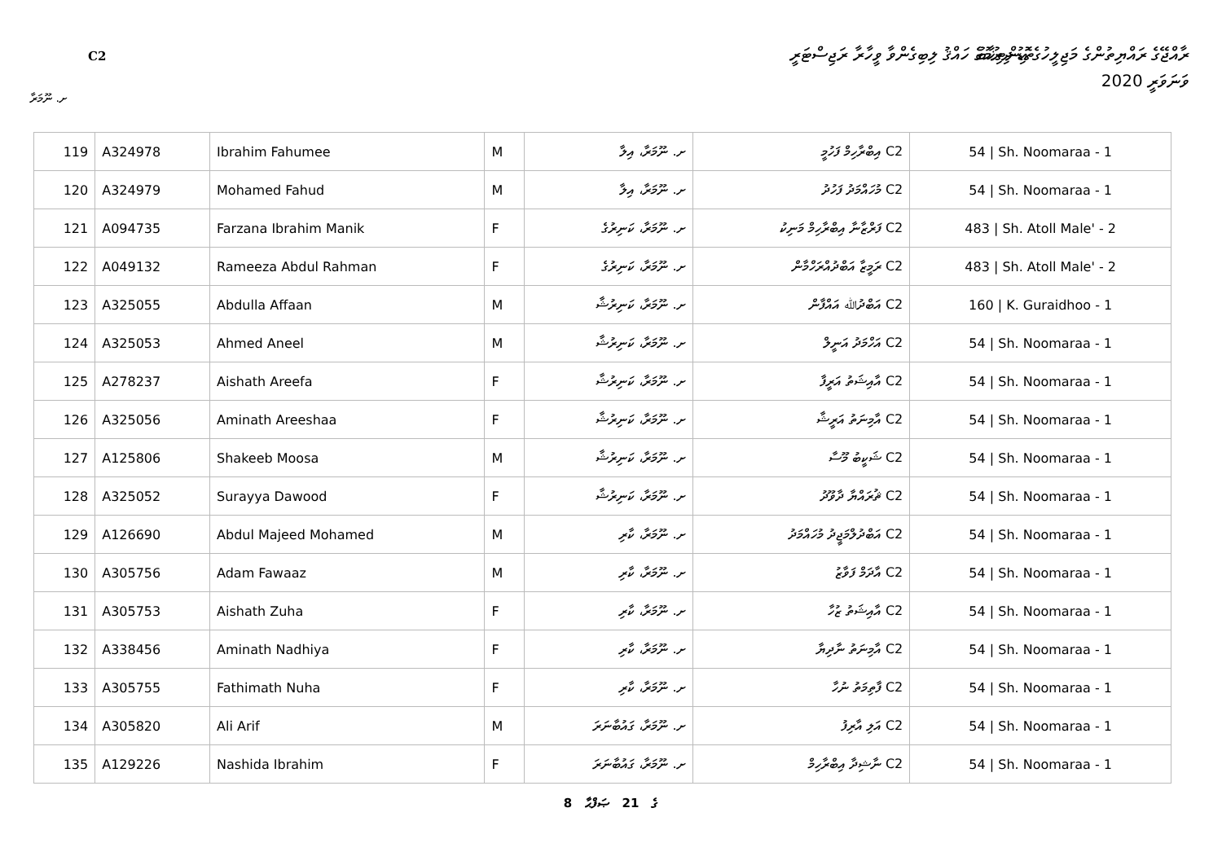C2
ތޮޑު ދިރުމުގެ ހައްޤު ލިބިގެންވާ ވީހާރާ ރަޖިސްޓަރީ
ރާއްޖޭގެ ރައްޔިތުންގެ މަޖިލީހުގެ އިންތިޚާބު
ވަނަވަރީ 2020
ށ. ނޫމަރާ
| 119 | A324978 | Ibrahim Fahumee | M | ށ. ނޫމަރާ، އިލާ | C2 އިބްރާހިމް ފަހުމީ | 54 / Sh. Noomaraa - 1 |
| 120 | A324979 | Mohamed Fahud | M | ށ. ނޫމަރާ، އިލާ | C2 މުހައްމަދު ފަހުދު | 54 / Sh. Noomaraa - 1 |
| 121 | A094735 | Farzana Ibrahim Manik | F | ށ. ނޫމަރާ، ކަނިރުގެ | C2 ފަރްޒާނާ އިބްރާހިމް މަނިކު | 483 / Sh. Atoll Male' - 2 |
| 122 | A049132 | Rameeza Abdul Rahman | F | ށ. ނޫމަރާ، ކަނިރުގެ | C2 ރަމީޒާ އަބްދުއްރަހްމާން | 483 / Sh. Atoll Male' - 2 |
| 123 | A325055 | Abdulla Affaan | M | ށ. ނޫމަރާ، ކަނިރުޝާ | C2 އަބްދުﷲ އައްފާން | 160 / K. Guraidhoo - 1 |
| 124 | A325053 | Ahmed Aneel | M | ށ. ނޫމަރާ، ކަނިރުޝާ | C2 އަހްމަދު އަނީލް | 54 / Sh. Noomaraa - 1 |
| 125 | A278237 | Aishath Areefa | F | ށ. ނޫމަރާ، ކަނިރުޝާ | C2 އާއިޝަތު އަރީފާ | 54 / Sh. Noomaraa - 1 |
| 126 | A325056 | Aminath Areeshaa | F | ށ. ނޫމަރާ، ކަނިރުޝާ | C2 އާމިނަތު އަރީޝާ | 54 / Sh. Noomaraa - 1 |
| 127 | A125806 | Shakeeb Moosa | M | ށ. ނޫމަރާ، ކަނިރުޝާ | C2 ޝަކީބު މޫސާ | 54 / Sh. Noomaraa - 1 |
| 128 | A325052 | Surayya Dawood | F | ށ. ނޫމަރާ، ކަނިރުޝާ | C2 ޘުރައްޔާ ދާވޫދު | 54 / Sh. Noomaraa - 1 |
| 129 | A126690 | Abdul Majeed Mohamed | M | ށ. ނޫމަރާ، ކާރި | C2 އަބްދުލްމަޖީދު މުހައްމަދު | 54 / Sh. Noomaraa - 1 |
| 130 | A305756 | Adam Fawaaz | M | ށ. ނޫމަރާ، ކާރި | C2 އާދަމް ފަވާޒު | 54 / Sh. Noomaraa - 1 |
| 131 | A305753 | Aishath Zuha | F | ށ. ނޫމަރާ، ކާރި | C2 އާއިޝަތު ޒުހާ | 54 / Sh. Noomaraa - 1 |
| 132 | A338456 | Aminath Nadhiya | F | ށ. ނޫމަރާ، ކާރި | C2 އާމިނަތު ނާދިޔާ | 54 / Sh. Noomaraa - 1 |
| 133 | A305755 | Fathimath Nuha | F | ށ. ނޫމަރާ، ކާރި | C2 ފާތިމަތު ނުހާ | 54 / Sh. Noomaraa - 1 |
| 134 | A305820 | Ali Arif | M | ށ. ނޫމަރާ، ގައުބާނަރަ | C2 އަލި އާރިފު | 54 / Sh. Noomaraa - 1 |
| 135 | A129226 | Nashida Ibrahim | F | ށ. ނޫމަރާ، ގައުބާނަރަ | C2 ނާޝިދާ އިބްރާހިމް | 54 / Sh. Noomaraa - 1 |
8 ގެ 21 ޞަފްޙާ